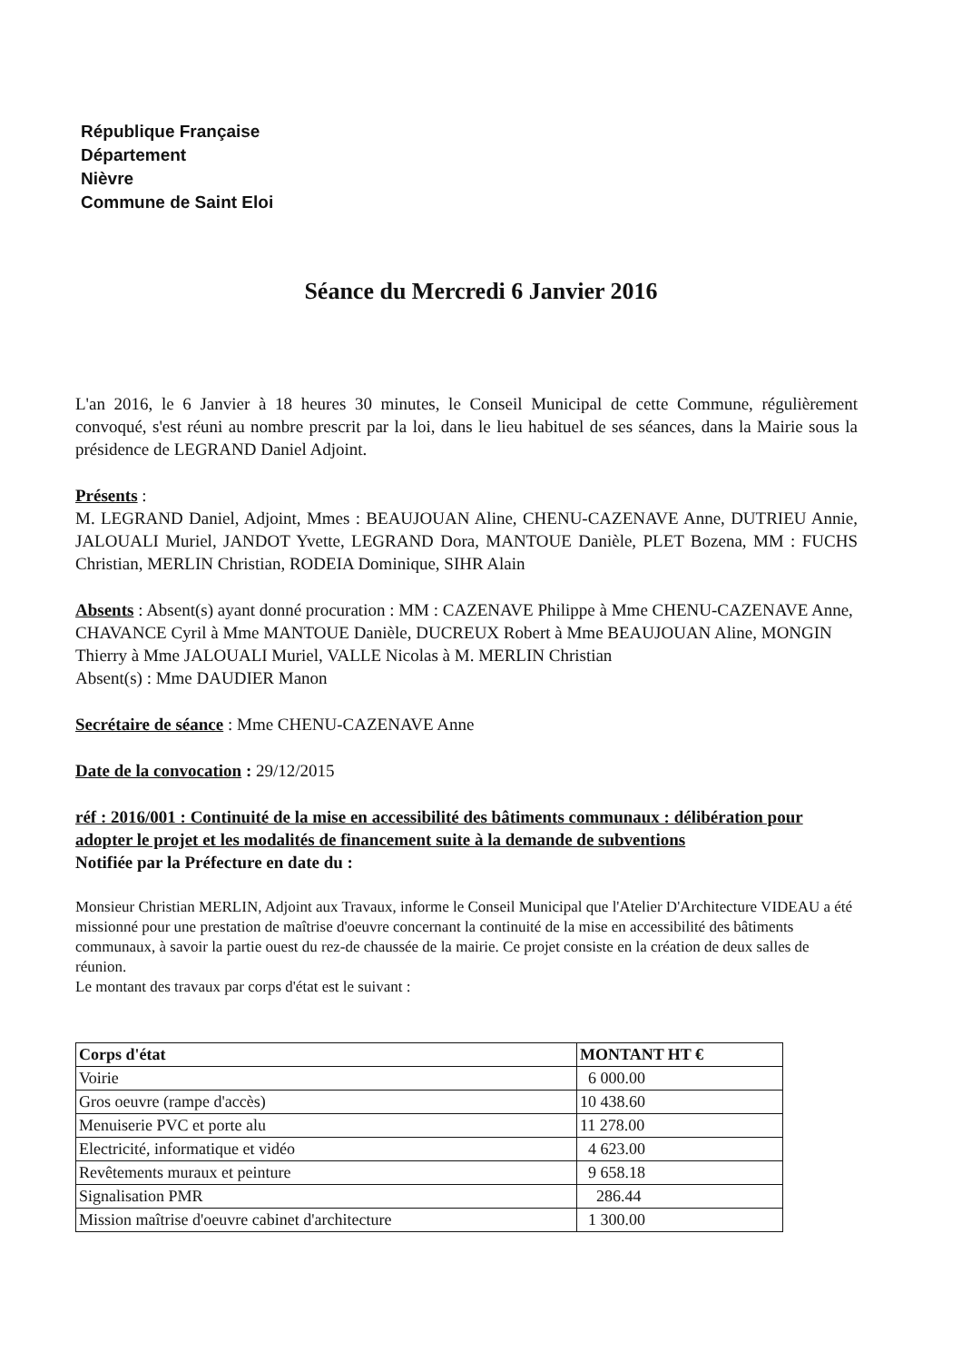République Française
Département
Nièvre
Commune de Saint Eloi
Séance du Mercredi 6 Janvier 2016
L'an 2016, le 6 Janvier à 18 heures 30 minutes, le Conseil Municipal de cette Commune, régulièrement convoqué, s'est réuni au nombre prescrit par la loi, dans le lieu habituel de ses séances, dans la Mairie sous la présidence de LEGRAND Daniel Adjoint.
Présents :
M. LEGRAND Daniel, Adjoint, Mmes : BEAUJOUAN Aline, CHENU-CAZENAVE Anne, DUTRIEU Annie, JALOUALI Muriel, JANDOT Yvette, LEGRAND Dora, MANTOUE Danièle, PLET Bozena, MM : FUCHS Christian, MERLIN Christian, RODEIA Dominique, SIHR Alain
Absents : Absent(s) ayant donné procuration : MM : CAZENAVE Philippe à Mme CHENU-CAZENAVE Anne, CHAVANCE Cyril à Mme MANTOUE Danièle, DUCREUX Robert à Mme BEAUJOUAN Aline, MONGIN Thierry à Mme JALOUALI Muriel, VALLE Nicolas à M. MERLIN Christian
Absent(s) : Mme DAUDIER Manon
Secrétaire de séance : Mme CHENU-CAZENAVE Anne
Date de la convocation : 29/12/2015
réf : 2016/001 : Continuité de la mise en accessibilité des bâtiments communaux : délibération pour adopter le projet et les modalités de financement suite à la demande de subventions
Notifiée par la Préfecture en date du :
Monsieur Christian MERLIN, Adjoint aux Travaux, informe le Conseil Municipal que l'Atelier D'Architecture VIDEAU a été missionné pour une prestation de maîtrise d'oeuvre concernant la continuité de la mise en accessibilité des bâtiments communaux, à savoir la partie ouest du rez-de chaussée de la mairie. Ce projet consiste en la création de deux salles de réunion.
Le montant des travaux par corps d'état est le suivant :
| Corps d'état | MONTANT HT € |
| --- | --- |
| Voirie | 6 000.00 |
| Gros oeuvre (rampe d'accès) | 10 438.60 |
| Menuiserie PVC et porte alu | 11 278.00 |
| Electricité, informatique et vidéo | 4 623.00 |
| Revêtements muraux et peinture | 9 658.18 |
| Signalisation PMR | 286.44 |
| Mission maîtrise d'oeuvre cabinet d'architecture | 1 300.00 |